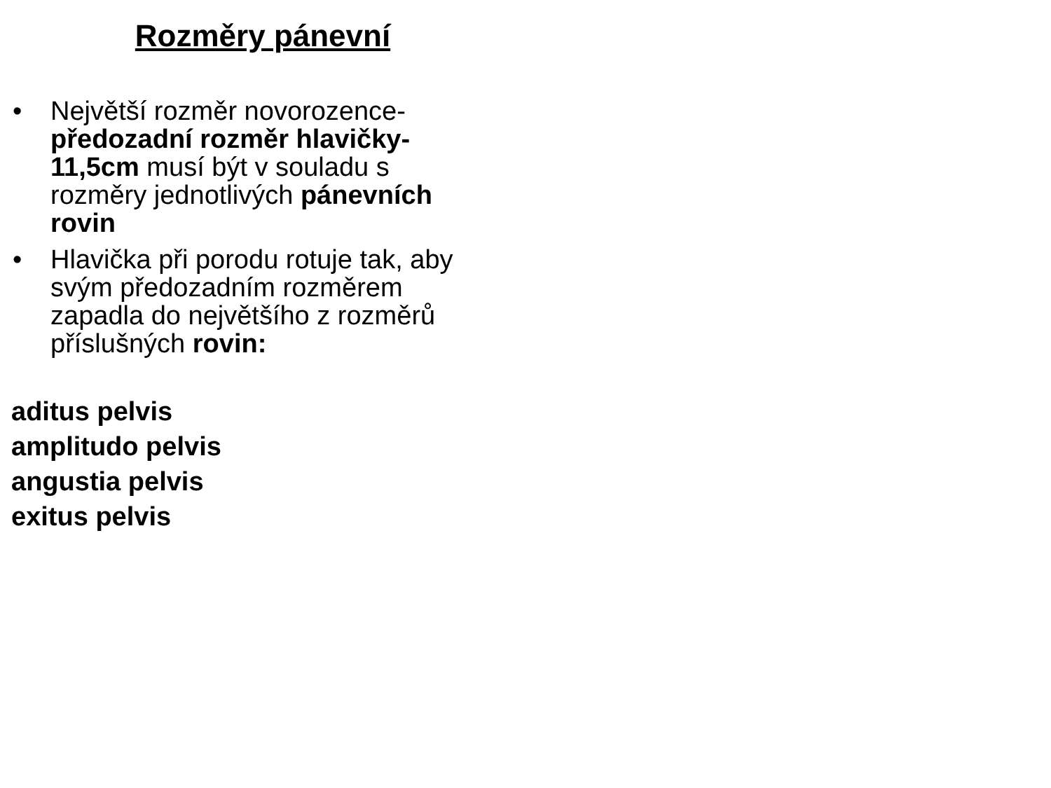Rozměry pánevní
• Největší rozměr novorozence- předozadní rozměr hlavičky- 11,5cm musí být v souladu s rozměry jednotlivých pánevních rovin
• Hlavička při porodu rotuje tak, aby svým předozadním rozměrem zapadla do největšího z rozměrů příslušných rovin:
aditus pelvis
amplitudo pelvis
angustia pelvis
exitus pelvis